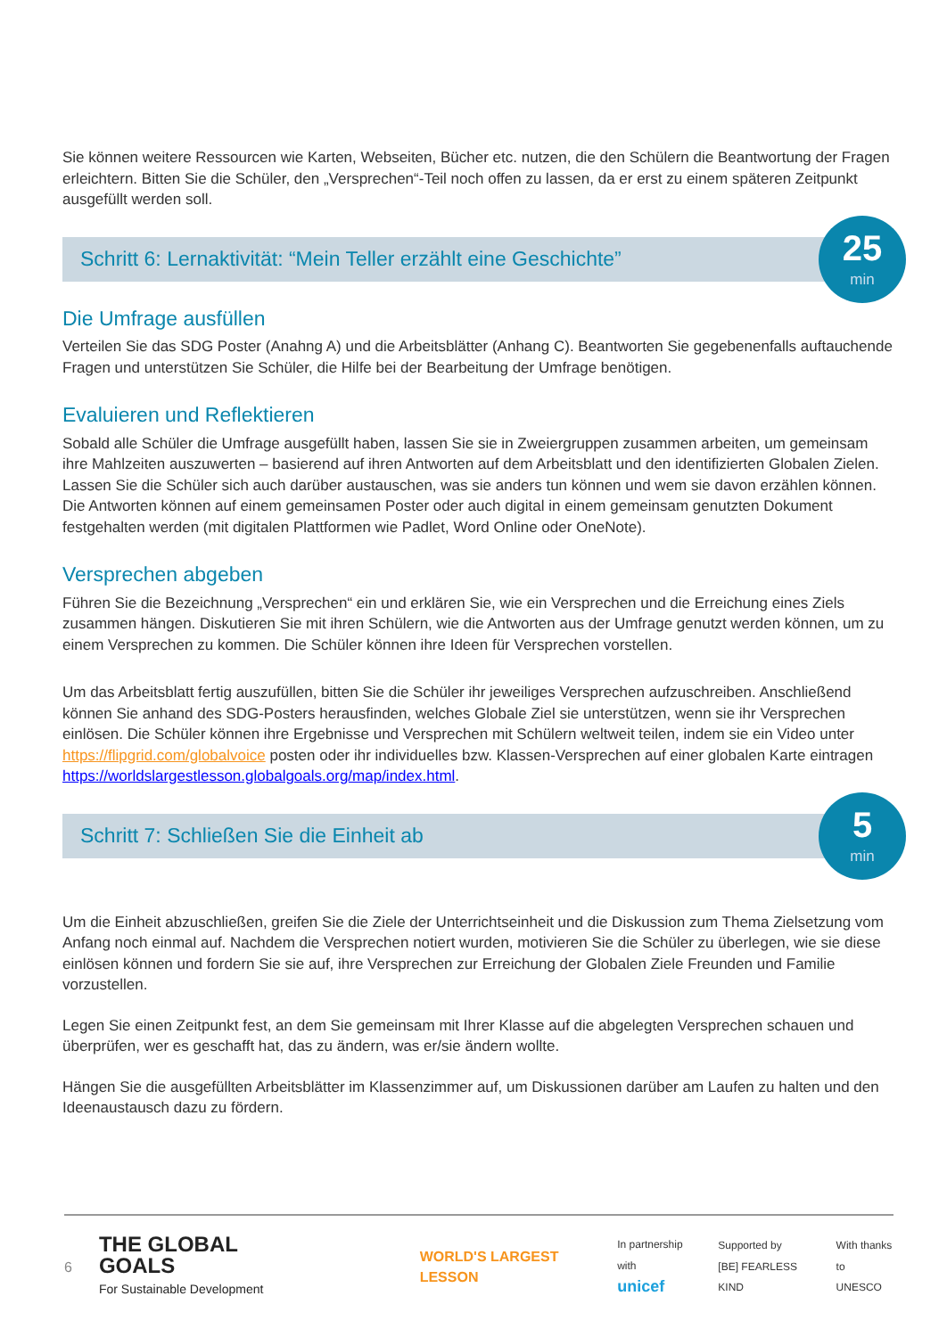Sie können weitere Ressourcen wie Karten, Webseiten, Bücher etc. nutzen, die den Schülern die Beantwortung der Fragen erleichtern. Bitten Sie die Schüler, den „Versprechen“-Teil noch offen zu lassen, da er erst zu einem späteren Zeitpunkt ausgefüllt werden soll.
Schritt 6: Lernaktivität: “Mein Teller erzählt eine Geschichte”
25
min
Die Umfrage ausfüllen
Verteilen Sie das SDG Poster (Anahng A) und die Arbeitsblätter (Anhang C). Beantworten Sie gegebenenfalls auftauchende Fragen und unterstützen Sie Schüler, die Hilfe bei der Bearbeitung der Umfrage benötigen.
Evaluieren und Reflektieren
Sobald alle Schüler die Umfrage ausgefüllt haben, lassen Sie sie in Zweiergruppen zusammen arbeiten, um gemeinsam ihre Mahlzeiten auszuwerten – basierend auf ihren Antworten auf dem Arbeitsblatt und den identifizierten Globalen Zielen. Lassen Sie die Schüler sich auch darüber austauschen, was sie anders tun können und wem sie davon erzählen können. Die Antworten können auf einem gemeinsamen Poster oder auch digital in einem gemeinsam genutzten Dokument festgehalten werden (mit digitalen Plattformen wie Padlet, Word Online oder OneNote).
Versprechen abgeben
Führen Sie die Bezeichnung „Versprechen“ ein und erklären Sie, wie ein Versprechen und die Erreichung eines Ziels zusammen hängen. Diskutieren Sie mit ihren Schülern, wie die Antworten aus der Umfrage genutzt werden können, um zu einem Versprechen zu kommen. Die Schüler können ihre Ideen für Versprechen vorstellen.
Um das Arbeitsblatt fertig auszufüllen, bitten Sie die Schüler ihr jeweiliges Versprechen aufzuschreiben. Anschließend können Sie anhand des SDG-Posters herausfinden, welches Globale Ziel sie unterstützen, wenn sie ihr Versprechen einlösen. Die Schüler können ihre Ergebnisse und Versprechen mit Schülern weltweit teilen, indem sie ein Video unter https://flipgrid.com/globalvoice posten oder ihr individuelles bzw. Klassen-Versprechen auf einer globalen Karte eintragen https://worldslargestlesson.globalgoals.org/map/index.html.
Schritt 7: Schließen Sie die Einheit ab
5
min
Um die Einheit abzuschließen, greifen Sie die Ziele der Unterrichtseinheit und die Diskussion zum Thema Zielsetzung vom Anfang noch einmal auf. Nachdem die Versprechen notiert wurden, motivieren Sie die Schüler zu überlegen, wie sie diese einlösen können und fordern Sie sie auf, ihre Versprechen zur Erreichung der Globalen Ziele Freunden und Familie vorzustellen.
Legen Sie einen Zeitpunkt fest, an dem Sie gemeinsam mit Ihrer Klasse auf die abgelegten Versprechen schauen und überprüfen, wer es geschafft hat, das zu ändern, was er/sie ändern wollte.
Hängen Sie die ausgefüllten Arbeitsblätter im Klassenzimmer auf, um Diskussionen darüber am Laufen zu halten und den Ideenaustausch dazu zu fördern.
6 THE GLOBAL GOALS
For Sustainable Development WORLD'S LARGEST LESSON In partnership with
unicef Supported by
[BE] FEARLESS KIND With thanks to
UNESCO